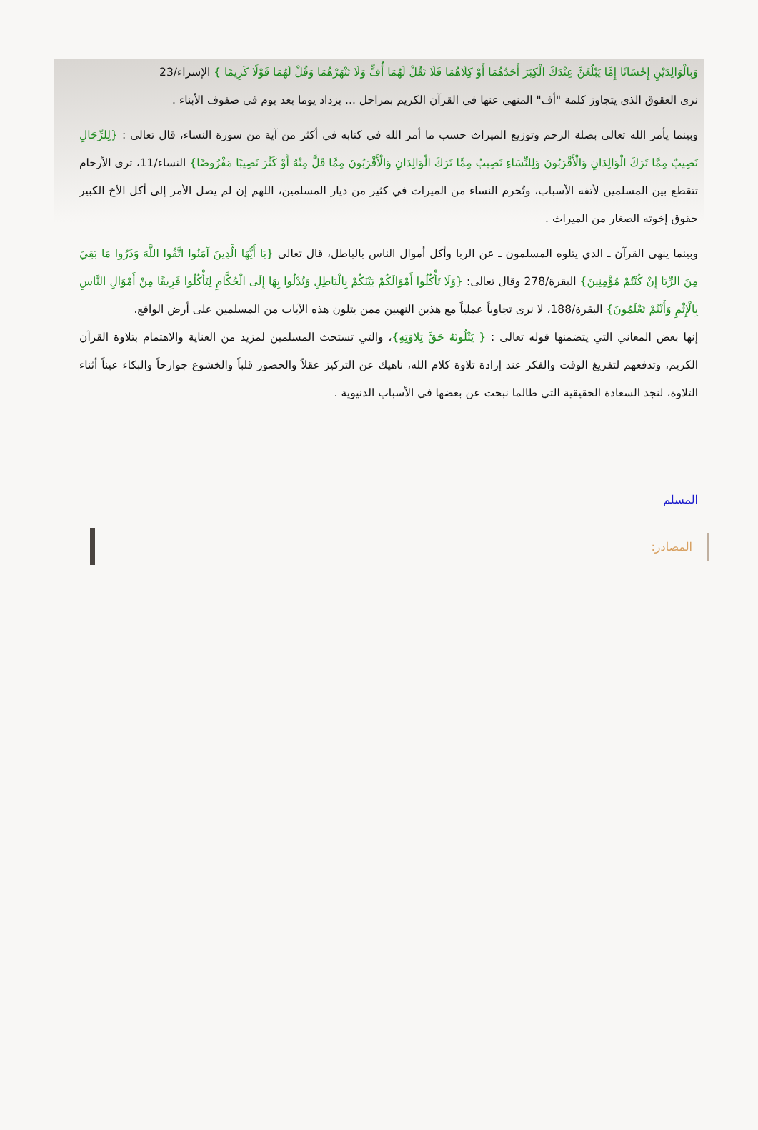وَبِالْوَالِدَيْنِ إِحْسَانًا إِمَّا يَبْلُغَنَّ عِنْدَكَ الْكِبَرَ أَحَدُهُمَا أَوْ كِلَاهُمَا فَلَا تَقُلْ لَهُمَا أُفٍّ وَلَا تَنْهَرْهُمَا وَقُلْ لَهُمَا قَوْلًا كَرِيمًا } الإسراء/23
نرى العقوق الذي يتجاوز كلمة "أف" المنهي عنها في القرآن الكريم بمراحل ... يزداد يوما بعد يوم في صفوف الأبناء .
وبينما يأمر الله تعالى بصلة الرحم وتوزيع الميراث حسب ما أمر الله في كتابه في أكثر من آية من سورة النساء، قال تعالى : {لِلرِّجَالِ نَصِيبٌ مِمَّا تَرَكَ الْوَالِدَانِ وَالْأَقْرَبُونَ وَلِلنِّسَاءِ نَصِيبٌ مِمَّا تَرَكَ الْوَالِدَانِ وَالْأَقْرَبُونَ مِمَّا قَلَّ مِنْهُ أَوْ كَثُرَ نَصِيبًا مَفْرُوضًا} النساء/11، ترى الأرحام تتقطع بين المسلمين لأتفه الأسباب، وتُحرم النساء من الميراث في كثير من ديار المسلمين، اللهم إن لم يصل الأمر إلى أكل الأخ الكبير حقوق إخوته الصغار من الميراث .
وبينما ينهى القرآن ـ الذي يتلوه المسلمون ـ عن الربا وأكل أموال الناس بالباطل، قال تعالى {يَا أَيُّهَا الَّذِينَ آمَنُوا اتَّقُوا اللَّهَ وَذَرُوا مَا بَقِيَ مِنَ الرِّبَا إِنْ كُنْتُمْ مُؤْمِنِينَ} البقرة/278 وقال تعالى: {وَلَا تَأْكُلُوا أَمْوَالَكُمْ بَيْنَكُمْ بِالْبَاطِلِ وَتُدْلُوا بِهَا إِلَى الْحُكَّامِ لِتَأْكُلُوا فَرِيقًا مِنْ أَمْوَالِ النَّاسِ بِالْإِثْمِ وَأَنْتُمْ تَعْلَمُونَ} البقرة/188، لا نرى تجاوباً عملياً مع هذين النهيين ممن يتلون هذه الآيات من المسلمين على أرض الواقع.
إنها بعض المعاني التي يتضمنها قوله تعالى : { يَتْلُونَهُ حَقَّ تِلاوَتِهِ}، والتي تستحث المسلمين لمزيد من العناية والاهتمام بتلاوة القرآن الكريم، وتدفعهم لتفريغ الوقت والفكر عند إرادة تلاوة كلام الله، ناهيك عن التركيز عقلاً والحضور قلباً والخشوع جوارحاً والبكاء عيناً أثناء التلاوة، لنجد السعادة الحقيقية التي طالما نبحث عن بعضها في الأسباب الدنيوية .
المسلم
المصادر: